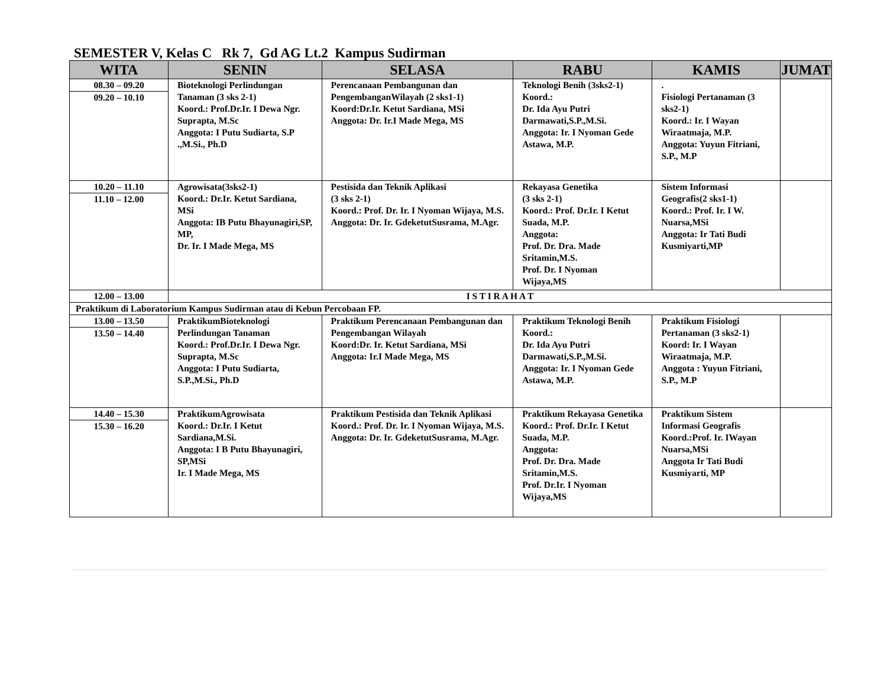SEMESTER V, Kelas C Rk 7, Gd AG Lt.2 Kampus Sudirman
| WITA | SENIN | SELASA | RABU | KAMIS | JUMAT |
| --- | --- | --- | --- | --- | --- |
| 08.30 – 09.20 09.20 – 10.10 | Bioteknologi Perlindungan Tanaman (3 sks 2-1) Koord.: Prof.Dr.Ir. I Dewa Ngr. Suprapta, M.Sc Anggota: I Putu Sudiarta, S.P .,M.Si., Ph.D | Perencanaan Pembangunan dan PengembanganWilayah (2 sks1-1) Koord:Dr.Ir. Ketut Sardiana, MSi Anggota: Dr. Ir.I Made Mega, MS | Teknologi Benih (3sks2-1) Koord.: Dr. Ida Ayu Putri Darmawati,S.P.,M.Si. Anggota: Ir. I Nyoman Gede Astawa, M.P. | . Fisiologi Pertanaman (3 sks2-1) Koord.: Ir. I Wayan Wiraatmaja, M.P. Anggota: Yuyun Fitriani, S.P., M.P | |
| 10.20 – 11.10 11.10 – 12.00 | Agrowisata(3sks2-1) Koord.: Dr.Ir. Ketut Sardiana, MSi Anggota: IB Putu Bhayunagiri,SP, MP, Dr. Ir. I Made Mega, MS | Pestisida dan Teknik Aplikasi (3 sks 2-1) Koord.: Prof. Dr. Ir. I Nyoman Wijaya, M.S. Anggota: Dr. Ir. GdeketutSusrama, M.Agr. | Rekayasa Genetika (3 sks 2-1) Koord.: Prof. Dr.Ir. I Ketut Suada, M.P. Anggota: Prof. Dr. Dra. Made Sritamin,M.S. Prof. Dr. I Nyoman Wijaya,MS | Sistem Informasi Geografis(2 sks1-1) Koord.: Prof. Ir. I W. Nuarsa,MSi Anggota: Ir Tati Budi Kusmiyarti,MP | |
| 12.00 – 13.00 | I S T I R A H A T | | | | |
| Praktikum di Laboratorium Kampus Sudirman atau di Kebun Percobaan FP. | | | | | |
| 13.00 – 13.50 13.50 – 14.40 | PraktikumBioteknologi Perlindungan Tanaman Koord.: Prof.Dr.Ir. I Dewa Ngr. Suprapta, M.Sc Anggota: I Putu Sudiarta, S.P.,M.Si., Ph.D | Praktikum Perencanaan Pembangunan dan Pengembangan Wilayah Koord:Dr. Ir. Ketut Sardiana, MSi Anggota: Ir.I Made Mega, MS | Praktikum Teknologi Benih Koord.: Dr. Ida Ayu Putri Darmawati,S.P.,M.Si. Anggota: Ir. I Nyoman Gede Astawa, M.P. | Praktikum Fisiologi Pertanaman (3 sks2-1) Koord: Ir. I Wayan Wiraatmaja, M.P. Anggota : Yuyun Fitriani, S.P., M.P | |
| 14.40 – 15.30 15.30 – 16.20 | PraktikumAgrowisata Koord.: Dr.Ir. I Ketut Sardiana,M.Si. Anggota: I B Putu Bhayunagiri, SP,MSi Ir. I Made Mega, MS | Praktikum Pestisida dan Teknik Aplikasi Koord.: Prof. Dr. Ir. I Nyoman Wijaya, M.S. Anggota: Dr. Ir. GdeketutSusrama, M.Agr. | Praktikum Rekayasa Genetika Koord.: Prof. Dr.Ir. I Ketut Suada, M.P. Anggota: Prof. Dr. Dra. Made Sritamin,M.S. Prof. Dr.Ir. I Nyoman Wijaya,MS | Praktikum Sistem Informasi Geografis Koord.:Prof. Ir. IWayan Nuarsa,MSi Anggota Ir Tati Budi Kusmiyarti, MP | |